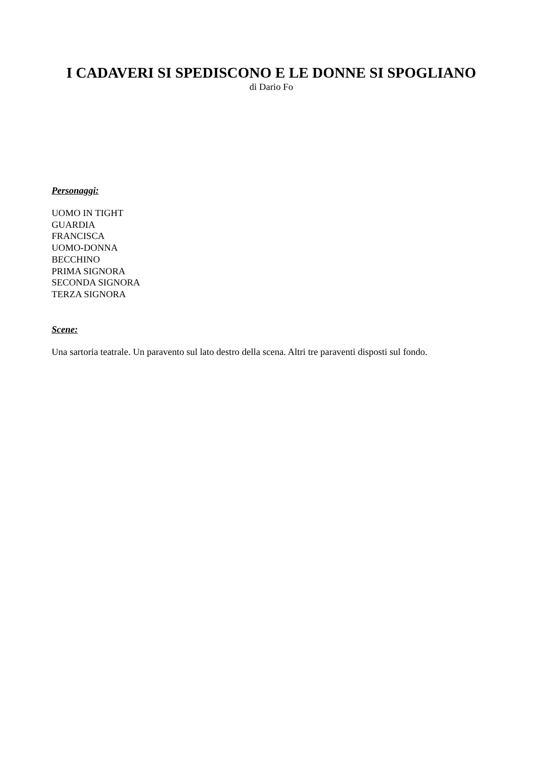I CADAVERI SI SPEDISCONO E LE DONNE SI SPOGLIANO
di Dario Fo
Personaggi:
UOMO IN TIGHT
GUARDIA
FRANCISCA
UOMO-DONNA
BECCHINO
PRIMA SIGNORA
SECONDA SIGNORA
TERZA SIGNORA
Scene:
Una sartoria teatrale. Un paravento sul lato destro della scena. Altri tre paraventi disposti sul fondo.